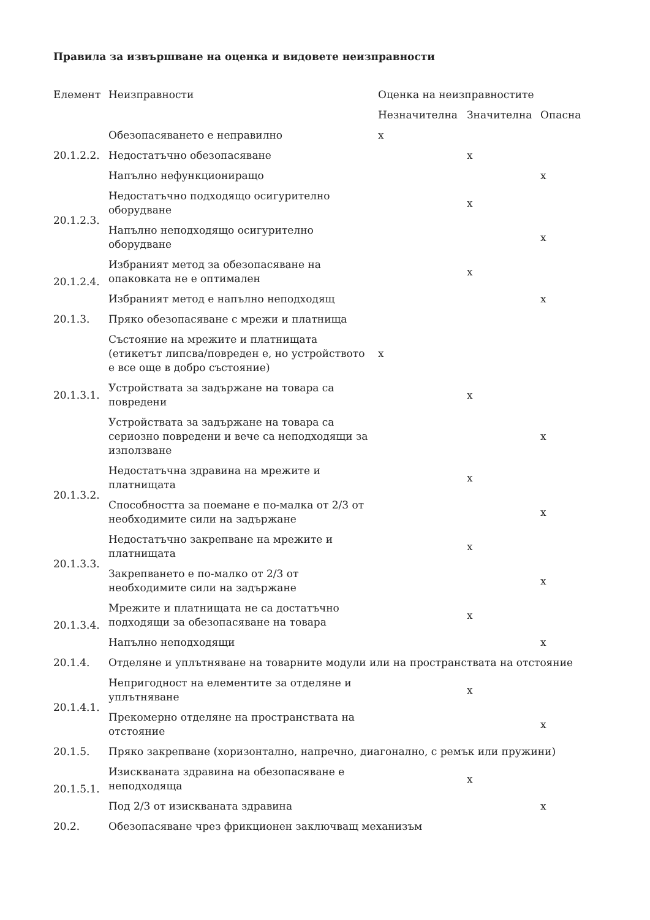Правила за извършване на оценка и видовете неизправности
| Елемент | Неизправности | Оценка на неизправностите | | |
| --- | --- | --- | --- | --- |
| | | Незначителна | Значителна | Опасна |
| 20.1.2.2. | Обезопасяването е неправилно | x | | |
| | Недостатъчно обезопасяване | | x | |
| | Напълно нефункциониращо | | | x |
| 20.1.2.3. | Недостатъчно подходящо осигурително оборудване | | x | |
| | Напълно неподходящо осигурително оборудване | | | x |
| 20.1.2.4. | Избраният метод за обезопасяване на опаковката не е оптимален | | x | |
| | Избраният метод е напълно неподходящ | | | x |
| 20.1.3. | Пряко обезопасяване с мрежи и платнища | | | |
| 20.1.3.1. | Състояние на мрежите и платнищата (етикетът липсва/повреден е, но устройството е все още в добро състояние) | x | | |
| | Устройствата за задържане на товара са повредени | | x | |
| | Устройствата за задържане на товара са сериозно повредени и вече са неподходящи за използване | | | x |
| 20.1.3.2. | Недостатъчна здравина на мрежите и платнищата | | x | |
| | Способността за поемане е по-малка от 2/3 от необходимите сили на задържане | | | x |
| 20.1.3.3. | Недостатъчно закрепване на мрежите и платнищата | | x | |
| | Закрепването е по-малко от 2/3 от необходимите сили на задържане | | | x |
| 20.1.3.4. | Мрежите и платнищата не са достатъчно подходящи за обезопасяване на товара | | x | |
| | Напълно неподходящи | | | x |
| 20.1.4. | Отделяне и уплътняване на товарните модули или на пространствата на отстояние | | | |
| 20.1.4.1. | Непригодност на елементите за отделяне и уплътняване | | x | |
| | Прекомерно отделяне на пространствата на отстояние | | | x |
| 20.1.5. | Пряко закрепване (хоризонтално, напречно, диагонално, с ремък или пружини) | | | |
| 20.1.5.1. | Изискваната здравина на обезопасяване е неподходяща | | x | |
| | Под 2/3 от изискваната здравина | | | x |
| 20.2. | Обезопасяване чрез фрикционен заключващ механизъм | | | |